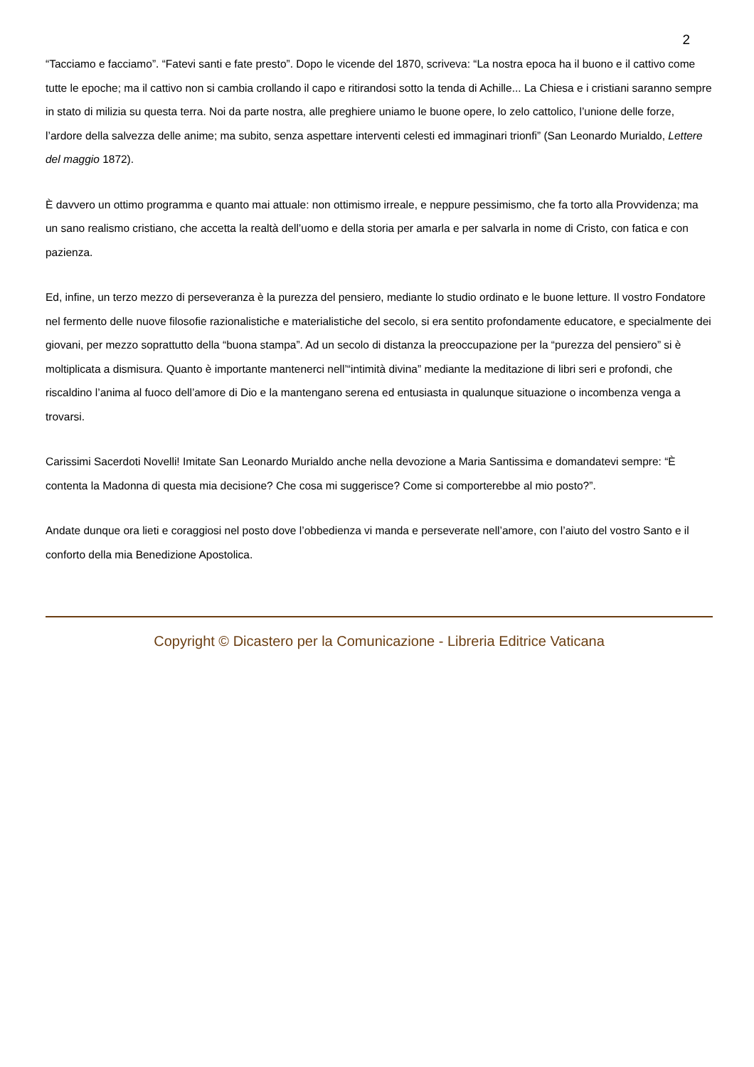2
“Tacciamo e facciamo”. “Fatevi santi e fate presto”. Dopo le vicende del 1870, scriveva: “La nostra epoca ha il buono e il cattivo come tutte le epoche; ma il cattivo non si cambia crollando il capo e ritirandosi sotto la tenda di Achille... La Chiesa e i cristiani saranno sempre in stato di milizia su questa terra. Noi da parte nostra, alle preghiere uniamo le buone opere, lo zelo cattolico, l’unione delle forze, l’ardore della salvezza delle anime; ma subito, senza aspettare interventi celesti ed immaginari trionfi” (San Leonardo Murialdo, Lettere del maggio 1872).
È davvero un ottimo programma e quanto mai attuale: non ottimismo irreale, e neppure pessimismo, che fa torto alla Provvidenza; ma un sano realismo cristiano, che accetta la realtà dell’uomo e della storia per amarla e per salvarla in nome di Cristo, con fatica e con pazienza.
Ed, infine, un terzo mezzo di perseveranza è la purezza del pensiero, mediante lo studio ordinato e le buone letture. Il vostro Fondatore nel fermento delle nuove filosofie razionalistiche e materialistiche del secolo, si era sentito profondamente educatore, e specialmente dei giovani, per mezzo soprattutto della “buona stampa”. Ad un secolo di distanza la preoccupazione per la “purezza del pensiero” si è moltiplicata a dismisura. Quanto è importante mantenerci nell’“intimità divina” mediante la meditazione di libri seri e profondi, che riscaldino l’anima al fuoco dell’amore di Dio e la mantengano serena ed entusiasta in qualunque situazione o incombenza venga a trovarsi.
Carissimi Sacerdoti Novelli! Imitate San Leonardo Murialdo anche nella devozione a Maria Santissima e domandatevi sempre: “È contenta la Madonna di questa mia decisione? Che cosa mi suggerisce? Come si comporterebbe al mio posto?”.
Andate dunque ora lieti e coraggiosi nel posto dove l’obbedienza vi manda e perseverate nell’amore, con l’aiuto del vostro Santo e il conforto della mia Benedizione Apostolica.
Copyright © Dicastero per la Comunicazione - Libreria Editrice Vaticana